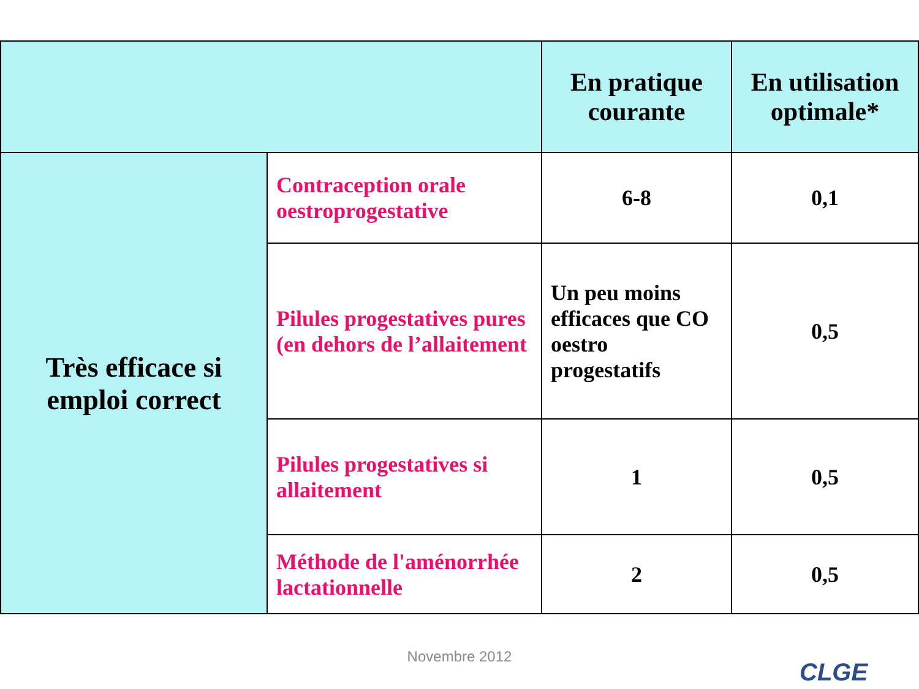| | | En pratique courante | En utilisation optimale* |
| --- | --- | --- | --- |
| Très efficace si emploi correct | Contraception orale oestroprogestative | 6-8 | 0,1 |
| | Pilules progestatives pures (en dehors de l’allaitement | Un peu moins efficaces que CO oestro progestatifs | 0,5 |
| | Pilules progestatives si allaitement | 1 | 0,5 |
| | Méthode de l'aménorrhée lactationnelle | 2 | 0,5 |
Novembre 2012
CLGE